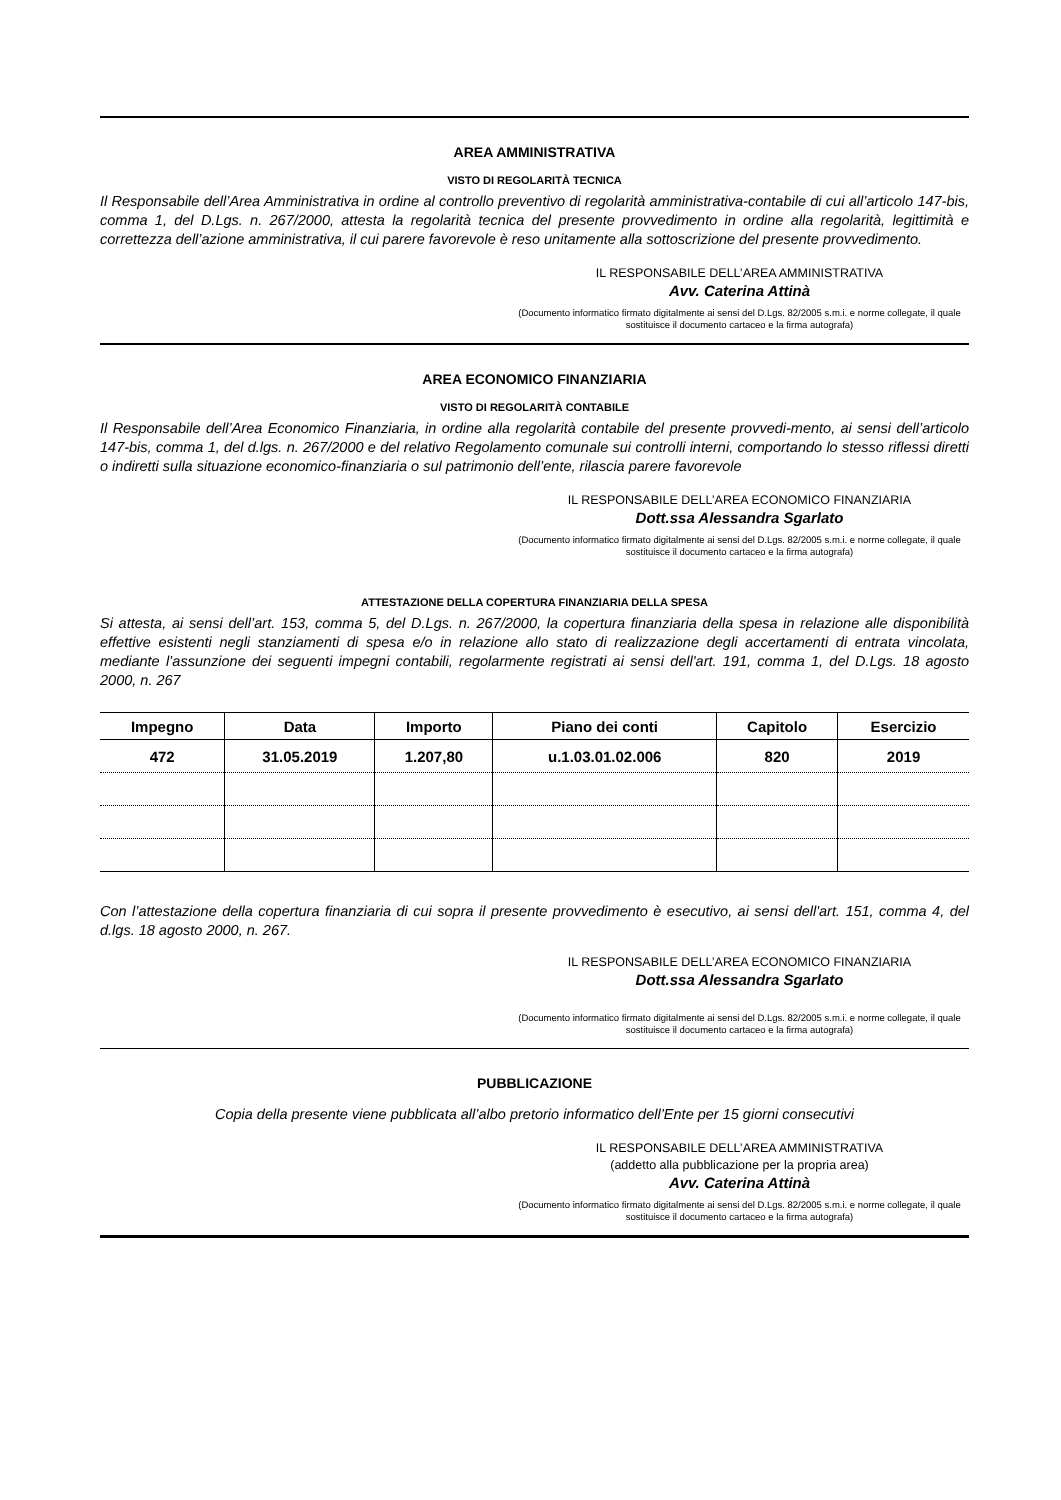AREA AMMINISTRATIVA
VISTO DI REGOLARITÀ TECNICA
Il Responsabile dell’Area Amministrativa in ordine al controllo preventivo di regolarità amministrativa-contabile di cui all’articolo 147-bis, comma 1, del D.Lgs. n. 267/2000, attesta la regolarità tecnica del presente provvedimento in ordine alla regolarità, legittimità e correttezza dell’azione amministrativa, il cui parere favorevole è reso unitamente alla sottoscrizione del presente provvedimento.
IL RESPONSABILE DELL’AREA AMMINISTRATIVA
Avv. Caterina Attinà
(Documento informatico firmato digitalmente ai sensi del D.Lgs. 82/2005 s.m.i. e norme collegate, il quale sostituisce il documento cartaceo e la firma autografa)
AREA ECONOMICO FINANZIARIA
VISTO DI REGOLARITÀ CONTABILE
Il Responsabile dell’Area Economico Finanziaria, in ordine alla regolarità contabile del presente provvedi-mento, ai sensi dell’articolo 147-bis, comma 1, del d.lgs. n. 267/2000 e del relativo Regolamento comunale sui controlli interni, comportando lo stesso riflessi diretti o indiretti sulla situazione economico-finanziaria o sul patrimonio dell’ente, rilascia parere favorevole
IL RESPONSABILE DELL’AREA ECONOMICO FINANZIARIA
Dott.ssa Alessandra Sgarlato
(Documento informatico firmato digitalmente ai sensi del D.Lgs. 82/2005 s.m.i. e norme collegate, il quale sostituisce il documento cartaceo e la firma autografa)
ATTESTAZIONE DELLA COPERTURA FINANZIARIA DELLA SPESA
Si attesta, ai sensi dell’art. 153, comma 5, del D.Lgs. n. 267/2000, la copertura finanziaria della spesa in relazione alle disponibilità effettive esistenti negli stanziamenti di spesa e/o in relazione allo stato di realizzazione degli accertamenti di entrata vincolata, mediante l’assunzione dei seguenti impegni contabili, regolarmente registrati ai sensi dell'art. 191, comma 1, del D.Lgs. 18 agosto 2000, n. 267
| Impegno | Data | Importo | Piano dei conti | Capitolo | Esercizio |
| --- | --- | --- | --- | --- | --- |
| 472 | 31.05.2019 | 1.207,80 | u.1.03.01.02.006 | 820 | 2019 |
Con l’attestazione della copertura finanziaria di cui sopra il presente provvedimento è esecutivo, ai sensi dell'art. 151, comma 4, del d.lgs. 18 agosto 2000, n. 267.
IL RESPONSABILE DELL’AREA ECONOMICO FINANZIARIA
Dott.ssa Alessandra Sgarlato
(Documento informatico firmato digitalmente ai sensi del D.Lgs. 82/2005 s.m.i. e norme collegate, il quale sostituisce il documento cartaceo e la firma autografa)
PUBBLICAZIONE
Copia della presente viene pubblicata all’albo pretorio informatico dell’Ente per 15 giorni consecutivi
IL RESPONSABILE DELL’AREA AMMINISTRATIVA
(addetto alla pubblicazione per la propria area)
Avv. Caterina Attinà
(Documento informatico firmato digitalmente ai sensi del D.Lgs. 82/2005 s.m.i. e norme collegate, il quale sostituisce il documento cartaceo e la firma autografa)